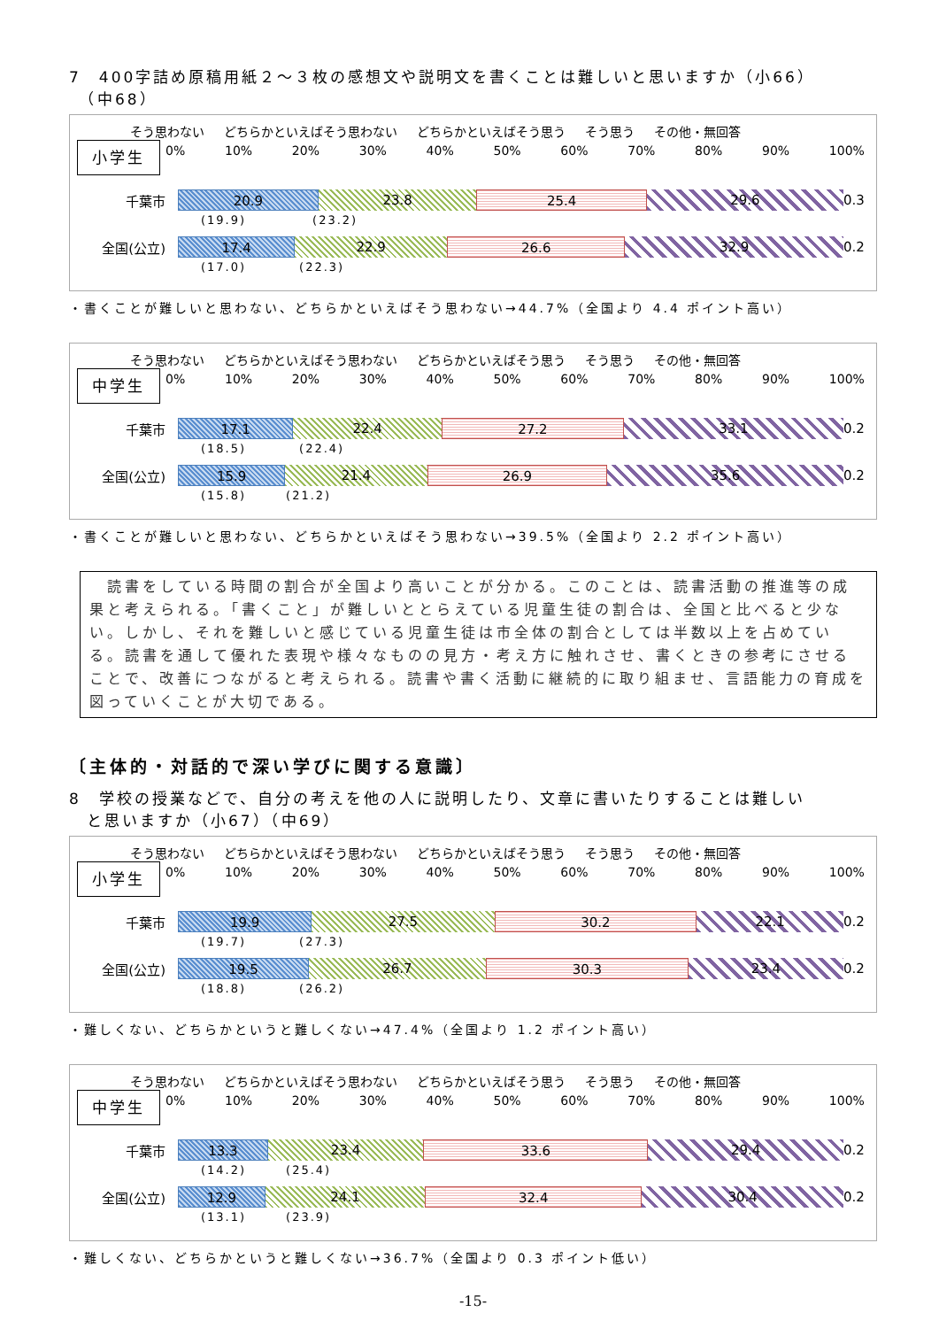7　400字詰め原稿用紙２～３枚の感想文や説明文を書くことは難しいと思いますか（小66）
　（中68）
そう思わない どちらかといえばそう思わない どちらかといえばそう思う そう思う その他・無回答
小学生
0% 10% 20% 30% 40% 50% 60% 70% 80% 90% 100%
千葉市
20.9 23.8 25.4 29.6
0.3
(19.9)　　　　　(23.2)
全国(公立)
17.4 22.9 26.6 32.9
0.2
(17.0)　　　　(22.3)
・書くことが難しいと思わない、どちらかといえばそう思わない→44.7%（全国より 4.4 ポイント高い）
そう思わない どちらかといえばそう思わない どちらかといえばそう思う そう思う その他・無回答
中学生
0% 10% 20% 30% 40% 50% 60% 70% 80% 90% 100%
千葉市
17.1 22.4 27.2 33.1
0.2
(18.5)　　　　(22.4)
全国(公立)
15.9 21.4 26.9 35.6
0.2
(15.8)　　　(21.2)
・書くことが難しいと思わない、どちらかといえばそう思わない→39.5%（全国より 2.2 ポイント高い）
　読書をしている時間の割合が全国より高いことが分かる。このことは、読書活動の推進等の成果と考えられる。「書くこと」が難しいととらえている児童生徒の割合は、全国と比べると少ない。しかし、それを難しいと感じている児童生徒は市全体の割合としては半数以上を占めている。読書を通して優れた表現や様々なものの見方・考え方に触れさせ、書くときの参考にさせることで、改善につながると考えられる。読書や書く活動に継続的に取り組ませ、言語能力の育成を図っていくことが大切である。
〔主体的・対話的で深い学びに関する意識〕
8　学校の授業などで、自分の考えを他の人に説明したり、文章に書いたりすることは難しい
　と思いますか（小67）（中69）
そう思わない どちらかといえばそう思わない どちらかといえばそう思う そう思う その他・無回答
小学生
0% 10% 20% 30% 40% 50% 60% 70% 80% 90% 100%
千葉市
19.9 27.5 30.2 22.1
0.2
(19.7)　　　　(27.3)
全国(公立)
19.5 26.7 30.3 23.4
0.2
(18.8)　　　　(26.2)
・難しくない、どちらかというと難しくない→47.4%（全国より 1.2 ポイント高い）
そう思わない どちらかといえばそう思わない どちらかといえばそう思う そう思う その他・無回答
中学生
0% 10% 20% 30% 40% 50% 60% 70% 80% 90% 100%
千葉市
13.3 23.4 33.6 29.4
0.2
(14.2)　　　(25.4)
全国(公立)
12.9 24.1 32.4 30.4
0.2
(13.1)　　　(23.9)
・難しくない、どちらかというと難しくない→36.7%（全国より 0.3 ポイント低い）
-15-